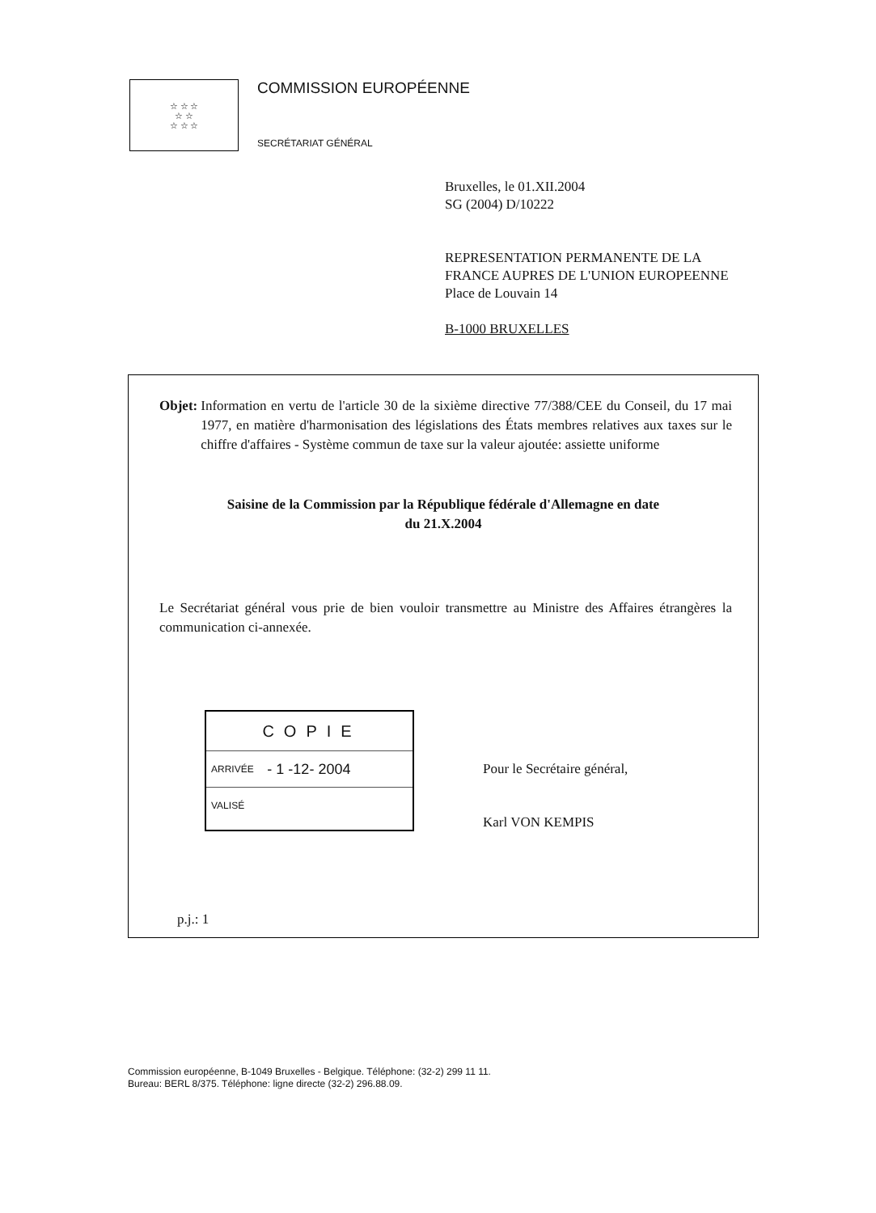☆ ☆ ☆
☆ ☆
☆ ☆ ☆
COMMISSION EUROPÉENNE
SECRÉTARIAT GÉNÉRAL
Bruxelles, le 01.XII.2004
SG (2004) D/10222
REPRESENTATION PERMANENTE DE LA
FRANCE AUPRES DE L'UNION EUROPEENNE
Place de Louvain 14
B-1000 BRUXELLES
Objet: Information en vertu de l'article 30 de la sixième directive 77/388/CEE du Conseil, du 17 mai 1977, en matière d'harmonisation des législations des États membres relatives aux taxes sur le chiffre d'affaires - Système commun de taxe sur la valeur ajoutée: assiette uniforme
Saisine de la Commission par la République fédérale d'Allemagne en date
du 21.X.2004
Le Secrétariat général vous prie de bien vouloir transmettre au Ministre des Affaires étrangères la communication ci-annexée.
COPIE
ARRIVÉE - 1 -12- 2004
VALISÉ
Pour le Secrétaire général,
Karl VON KEMPIS
p.j.: 1
Commission européenne, B-1049 Bruxelles - Belgique. Téléphone: (32-2) 299 11 11.
Bureau: BERL 8/375. Téléphone: ligne directe (32-2) 296.88.09.